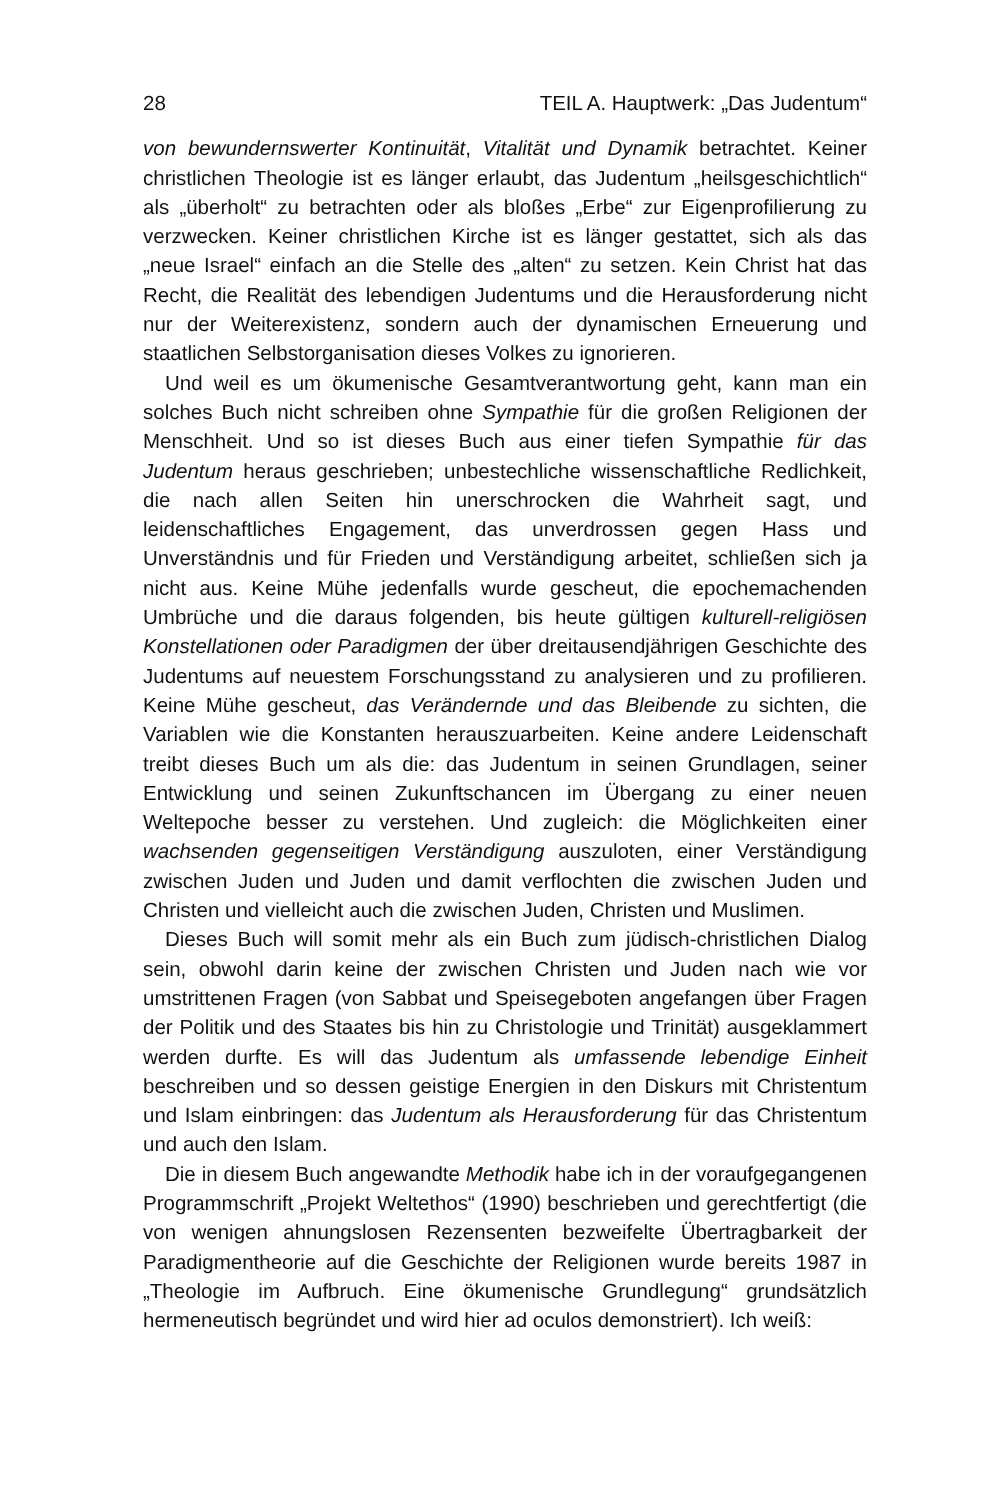28 TEIL A. Hauptwerk: „Das Judentum“
von bewundernswerter Kontinuität, Vitalität und Dynamik betrachtet. Keiner christlichen Theologie ist es länger erlaubt, das Judentum „heilsgeschichtlich“ als „überholt“ zu betrachten oder als bloßes „Erbe“ zur Eigenprofilierung zu verzwecken. Keiner christlichen Kirche ist es länger gestattet, sich als das „neue Israel“ einfach an die Stelle des „alten“ zu setzen. Kein Christ hat das Recht, die Realität des lebendigen Judentums und die Herausforderung nicht nur der Weiterexistenz, sondern auch der dynamischen Erneuerung und staatlichen Selbstorganisation dieses Volkes zu ignorieren.
Und weil es um ökumenische Gesamtverantwortung geht, kann man ein solches Buch nicht schreiben ohne Sympathie für die großen Religionen der Menschheit. Und so ist dieses Buch aus einer tiefen Sympathie für das Judentum heraus geschrieben; unbestechliche wissenschaftliche Redlichkeit, die nach allen Seiten hin unerschrocken die Wahrheit sagt, und leidenschaftliches Engagement, das unverdrossen gegen Hass und Unverständnis und für Frieden und Verständigung arbeitet, schließen sich ja nicht aus. Keine Mühe jedenfalls wurde gescheut, die epochemachenden Umbrüche und die daraus folgenden, bis heute gültigen kulturell-religiösen Konstellationen oder Paradigmen der über dreitausendjährigen Geschichte des Judentums auf neuestem Forschungsstand zu analysieren und zu profilieren. Keine Mühe gescheut, das Verändernde und das Bleibende zu sichten, die Variablen wie die Konstanten herauszuarbeiten. Keine andere Leidenschaft treibt dieses Buch um als die: das Judentum in seinen Grundlagen, seiner Entwicklung und seinen Zukunftschancen im Übergang zu einer neuen Weltepoche besser zu verstehen. Und zugleich: die Möglichkeiten einer wachsenden gegenseitigen Verständigung auszuloten, einer Verständigung zwischen Juden und Juden und damit verflochten die zwischen Juden und Christen und vielleicht auch die zwischen Juden, Christen und Muslimen.
Dieses Buch will somit mehr als ein Buch zum jüdisch-christlichen Dialog sein, obwohl darin keine der zwischen Christen und Juden nach wie vor umstrittenen Fragen (von Sabbat und Speisegeboten angefangen über Fragen der Politik und des Staates bis hin zu Christologie und Trinität) ausgeklammert werden durfte. Es will das Judentum als umfassende lebendige Einheit beschreiben und so dessen geistige Energien in den Diskurs mit Christentum und Islam einbringen: das Judentum als Herausforderung für das Christentum und auch den Islam.
Die in diesem Buch angewandte Methodik habe ich in der voraufgegangenen Programmschrift „Projekt Weltethos“ (1990) beschrieben und gerechtfertigt (die von wenigen ahnungslosen Rezensenten bezweifelte Übertragbarkeit der Paradigmentheorie auf die Geschichte der Religionen wurde bereits 1987 in „Theologie im Aufbruch. Eine ökumenische Grundlegung“ grundsätzlich hermeneutisch begründet und wird hier ad oculos demonstriert). Ich weiß: